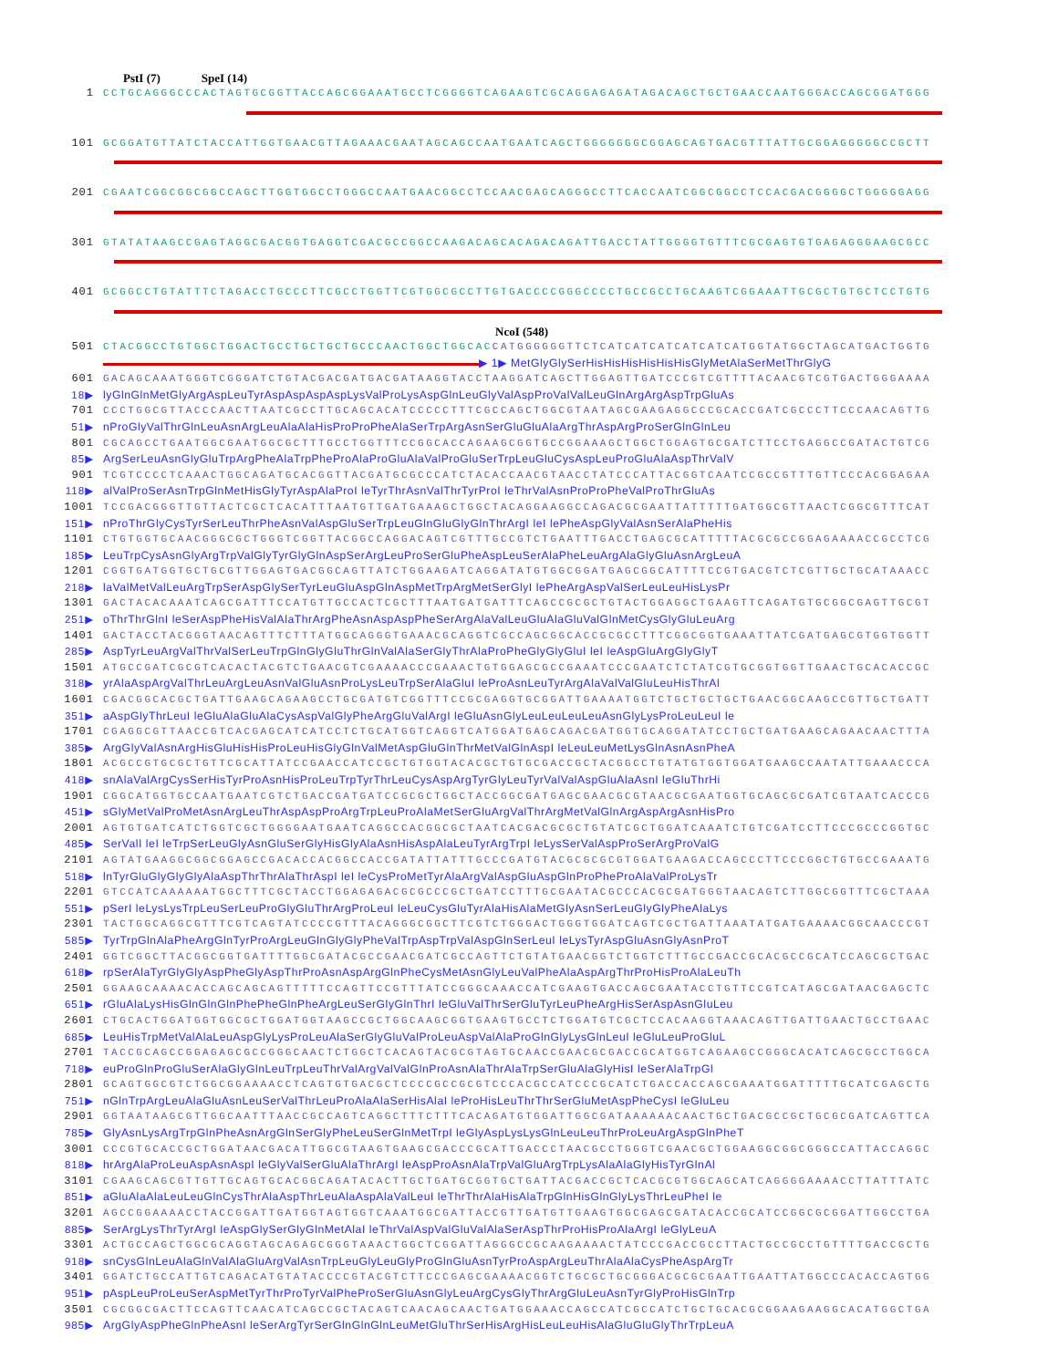PstI (7) SpeI (14)
1 CCTGCAGGGCCCACTAGTGCGGTTACCAGCGGAAATGCCTCGGGGTCAGAAGTCGCAGGAGAGATAGACAGCTGCTGAACCAATGGGACCAGCGGATGGG
101 GCGGATGTTATCTACCATTGGTGAACGTTAGAAACGAATAGCAGCCAATGAATCAGCTGGGGGGGCGGAGCAGTGACGTTTATTGCGGAGGGGGCCGCTT
201 CGAATCGGCGGCGGCCAGCTTGGTGGCCTGGGCCAATGAACGGCCTCCAACGAGCAGGGCCTTCACCAATCGGCGGCCTCCACGACGGGGCTGGGGGAGG
301 GTATATAAGCCGAGTAGGCGACGGTGAGGTCGACGCCGGCCAAGACAGCACAGACAGATTGACCTATTGGGGTGTTTCGCGAGTGTGAGAGGGAAGCGCC
401 GCGGCCTGTATTTCTAGACCTGCCCTTCGCCTGGTTCGTGGCGCCTTGTGACCCCGGGCCCCTGCCGCCTGCAAGTCGGAAATTGCGCTGTGCTCCTGTG
NcoI (548)
501 CTACGGCCTGTGGCTGGACTGCCTGCTGCTGCCCAACTGGCTGGCAC CATGGGGGGTTCTCATCATCATCATCATCATGGTATGGCTAGCATGACTGGTG
▶ 1▶ MetGlyGlySerHisHisHisHisHisHisGlyMetAlaSerMetThrGlyG
601 GACAGCAAATGGGTCGGGATCTGTACGACGATGACGATAAGGTACCTAAGGATCAGCTTGGAGTTGATCCCGTCGTTTTACAACGTCGTGACTGGGAAAA
18▶ lyGlnGlnMetGlyArgAspLeuTyrAspAspAspAspLysValProLysAspGlnLeuGlyValAspProValValLeuGlnArgArgAspTrpGluAs
701 CCCTGGCGTTACCCAACTTAATCGCCTTGCAGCACATCCCCCTTTCGCCAGCTGGCGTAATAGCGAAGAGGCCCGCACCGATCGCCCTTCCCAACAGTTG
51▶ nProGlyValThrGlnLeuAsnArgLeuAlaAlaHisProProPheAlaSerTrpArgAsnSerGluGluAlaArgThrAspArgProSerGlnGlnLeu
801 CGCAGCCTGAATGGCGAATGGCGCTTTGCCTGGTTTCCGGCACCAGAAGCGGTGCCGGAAAGCTGGCTGGAGTGCGATCTTCCTGAGGCCGATACTGTCG
85▶ ArgSerLeuAsnGlyGluTrpArgPheAlaTrpPheProAlaProGluAlaValProGluSerTrpLeuGluCysAspLeuProGluAlaAspThrValV
901 TCGTCCCCTCAAACTGGCAGATGCACGGTTACGATGCGCCCATCTACACCAACGTAACCTATCCCATTACGGTCAATCCGCCGTTTGTTCCCACGGAGAA
118▶ alValProSerAsnTrpGlnMetHisGlyTyrAspAlaProI leTyrThrAsnValThrTyrProI leThrValAsnProProPheValProThrGluAs
1001 TCCGACGGGTTGTTACTCGCTCACATTTAATGTTGATGAAAGCTGGCTACAGGAAGGCCAGACGCGAATTATTTTTGATGGCGTTAACTCGGCGTTTCAT
151▶ nProThrGlyCysTyrSerLeuThrPheAsnValAspGluSerTrpLeuGlnGluGlyGlnThrArgI leI lePheAspGlyValAsnSerAlaPheHis
1101 CTGTGGTGCAACGGGCGCTGGGTCGGTTACGGCCAGGACAGTCGTTTGCCGTCTGAATTTGACCTGAGCGCATTTTTACGCGCCGGAGAAAACCGCCTCG
185▶ LeuTrpCysAsnGlyArgTrpValGlyTyrGlyGlnAspSerArgLeuProSerGluPheAspLeuSerAlaPheLeuArgAlaGlyGluAsnArgLeuA
1201 CGGTGATGGTGCTGCGTTGGAGTGACGGCAGTTATCTGGAAGATCAGGATATGTGGCGGATGAGCGGCATTTTCCGTGACGTCTCGTTGCTGCATAAACC
218▶ laValMetValLeuArgTrpSerAspGlySerTyrLeuGluAspGlnAspMetTrpArgMetSerGlyI lePheArgAspValSerLeuLeuHisLysPr
1301 GACTACACAAATCAGCGATTTCCATGTTGCCACTCGCTTTAATGATGATTTCAGCCGCGCTGTACTGGAGGCTGAAGTTCAGATGTGCGGCGAGTTGCGT
251▶ oThrThrGlnI leSerAspPheHisValAlaThrArgPheAsnAspAspPheSerArgAlaValLeuGluAlaGluValGlnMetCysGlyGluLeuArg
1401 GACTACCTACGGGTAACAGTTTCTTTATGGCAGGGTGAAACGCAGGTCGCCAGCGGCACCGCGCCTTTCGGCGGTGAAATTATCGATGAGCGTGGTGGTT
285▶ AspTyrLeuArgValThrValSerLeuTrpGlnGlyGluThrGlnValAlaSerGlyThrAlaProPheGlyGlyGluI leI leAspGluArgGlyGlyT
1501 ATGCCGATCGCGTCACACTACGTCTGAACGTCGAAAACCCGAAACTGTGGAGCGCCGAAATCCCGAATCTCTATCGTGCGGTGGTTGAACTGCACACCGC
318▶ yrAlaAspArgValThrLeuArgLeuAsnValGluAsnProLysLeuTrpSerAlaGluI leProAsnLeuTyrArgAlaValValGluLeuHisThrAl
1601 CGACGGCACGCTGATTGAAGCAGAAGCCTGCGATGTCGGTTTCCGCGAGGTGCGGATTGAAAATGGTCTGCTGCTGCTGAACGGCAAGCCGTTGCTGATT
351▶ aAspGlyThrLeuI leGluAlaGluAlaCysAspValGlyPheArgGluValArgI leGluAsnGlyLeuLeuLeuLeuAsnGlyLysProLeuLeuI le
1701 CGAGGCGTTAACCGTCACGAGCATCATCCTCTGCATGGTCAGGTCATGGATGAGCAGACGATGGTGCAGGATATCCTGCTGATGAAGCAGAACAACTTTA
385▶ ArgGlyValAsnArgHisGluHisHisProLeuHisGlyGlnValMetAspGluGlnThrMetValGlnAspI leLeuLeuMetLysGlnAsnAsnPheA
1801 ACGCCGTGCGCTGTTCGCATTATCCGAACCATCCGCTGTGGTACACGCTGTGCGACCGCTACGGCCTGTATGTGGTGGATGAAGCCAATATTGAAACCCA
418▶ snAlaValArgCysSerHisTyrProAsnHisProLeuTrpTyrThrLeuCysAspArgTyrGlyLeuTyrValValAspGluAlaAsnI leGluThrHi
1901 CGGCATGGTGCCAATGAATCGTCTGACCGATGATCCGCGCTGGCTACCGGCGATGAGCGAACGCGTAACGCGAATGGTGCAGCGCGATCGTAATCACCCG
451▶ sGlyMetValProMetAsnArgLeuThrAspAspProArgTrpLeuProAlaMetSerGluArgValThrArgMetValGlnArgAspArgAsnHisPro
2001 AGTGTGATCATCTGGTCGCTGGGGAATGAATCAGGCCACGGCGCTAATCACGACGCGCTGTATCGCTGGATCAAATCTGTCGATCCTTCCCGCCCGGTGC
485▶ SerValI leI leTrpSerLeuGlyAsnGluSerGlyHisGlyAlaAsnHisAspAlaLeuTyrArgTrpI leLysSerValAspProSerArgProValG
2101 AGTATGAAGGCGGCGGAGCCGACACCACGGCCACCGATATTATTTGCCCGATGTACGCGCGCGTGGATGAAGACCAGCCCTTCCCGGCTGTGCCGAAATG
518▶ lnTyrGluGlyGlyGlyAlaAspThrThrAlaThrAspI leI leCysProMetTyrAlaArgValAspGluAspGlnProPheProAlaValProLysTr
2201 GTCCATCAAAAAATGGCTTTCGCTACCTGGAGAGACGCGCCCGCTGATCCTTTGCGAATACGCCCACGCGATGGGTAACAGTCTTGGCGGTTTCGCTAAA
551▶ pSerI leLysLysTrpLeuSerLeuProGlyGluThrArgProLeuI leLeuCysGluTyrAlaHisAlaMetGlyAsnSerLeuGlyGlyPheAlaLys
2301 TACTGGCAGGCGTTTCGTCAGTATCCCCGTTTACAGGGCGGCTTCGTCTGGGACTGGGTGGATCAGTCGCTGATTAAATATGATGAAAACGGCAACCCGT
585▶ TyrTrpGlnAlaPheArgGlnTyrProArgLeuGlnGlyGlyPheValTrpAspTrpValAspGlnSerLeuI leLysTyrAspGluAsnGlyAsnProT
2401 GGTCGGCTTACGGCGGTGATTTTGGCGATACGCCGAACGATCGCCAGTTCTGTATGAACGGTCTGGTCTTTGCCGACCGCACGCCGCATCCAGCGCTGAC
618▶ rpSerAlaTyrGlyGlyAspPheGlyAspThrProAsnAspArgGlnPheCysMetAsnGlyLeuValPheAlaAspArgThrProHisProAlaLeuTh
2501 GGAAGCAAAACACCAGCAGCAGTTTTTCCAGTTCCGTTTATCCGGGCAAACCATCGAAGTGACCAGCGAATACCTGTTCCGTCATAGCGATAACGAGCTC
651▶ rGluAlaLysHisGlnGlnGlnPhePheGlnPheArgLeuSerGlyGlnThrI leGluValThrSerGluTyrLeuPheArgHisSerAspAsnGluLeu
2601 CTGCACTGGATGGTGGCGCTGGATGGTAAGCCGCTGGCAAGCGGTGAAGTGCCTCTGGATGTCGCTCCACAAGGTAAACAGTTGATTGAACTGCCTGAAC
685▶ LeuHisTrpMetValAlaLeuAspGlyLysProLeuAlaSerGlyGluValProLeuAspValAlaProGlnGlyLysGlnLeuI leGluLeuProGluL
2701 TACCGCAGCCGGAGAGCGCCGGGCAACTCTGGCTCACAGTACGCGTAGTGCAACCGAACGCGACCGCATGGTCAGAAGCCGGGCACATCAGCGCCTGGCA
718▶ euProGlnProGluSerAlaGlyGlnLeuTrpLeuThrValArgValValGlnProAsnAlaThrAlaTrpSerGluAlaGlyHisI leSerAlaTrpGl
2801 GCAGTGGCGTCTGGCGGAAAACCTCAGTGTGACGCTCCCCGCCGCGTCCCACGCCATCCCGCATCTGACCACCAGCGAAATGGATTTTTGCATCGAGCTG
751▶ nGlnTrpArgLeuAlaGluAsnLeuSerValThrLeuProAlaAlaSerHisAlaI leProHisLeuThrThrSerGluMetAspPheCysI leGluLeu
2901 GGTAATAAGCGTTGGCAATTTAACCGCCAGTCAGGCTTTCTTTCACAGATGTGGATTGGCGATAAAAAACAACTGCTGACGCCGCTGCGCGATCAGTTCA
785▶ GlyAsnLysArgTrpGlnPheAsnArgGlnSerGlyPheLeuSerGlnMetTrpI leGlyAspLysLysGlnLeuLeuThrProLeuArgAspGlnPheT
3001 CCCGTGCACCGCTGGATAACGACATTGGCGTAAGTGAAGCGACCCGCATTGACCCTAACGCCTGGGTCGAACGCTGGAAGGCGGCGGGCCATTACCAGGC
818▶ hrArgAlaProLeuAspAsnAspI leGlyValSerGluAlaThrArgI leAspProAsnAlaTrpValGluArgTrpLysAlaAlaGlyHisTyrGlnAl
3101 CGAAGCAGCGTTGTTGCAGTGCACGGCAGATACACTTGCTGATGCGGTGCTGATTACGACCGCTCACGCGTGGCAGCATCAGGGGAAAACCTTATTTATC
851▶ aGluAlaAlaLeuLeuGlnCysThrAlaAspThrLeuAlaAspAlaValLeuI leThrThrAlaHisAlaTrpGlnHisGlnGlyLysThrLeuPheI le
3201 AGCCGGAAAACCTACCGGATTGATGGTAGTGGTCAAATGGCGATTACCGTTGATGTTGAAGTGGCGAGCGATACACCGCATCCGGCGCGGATTGGCCTGA
885▶ SerArgLysThrTyrArgI leAspGlySerGlyGlnMetAlaI leThrValAspValGluValAlaSerAspThrProHisProAlaArgI leGlyLeuA
3301 ACTGCCAGCTGGCGCAGGTAGCAGAGCGGGTAAACTGGCTCGGATTAGGGCCGCAAGAAAACTATCCCGACCGCCTTACTGCCGCCTGTTTTGACCGCTG
918▶ snCysGlnLeuAlaGlnValAlaGluArgValAsnTrpLeuGlyLeuGlyProGlnGluAsnTyrProAspArgLeuThrAlaAlaCysPheAspArgTr
3401 GGATCTGCCATTGTCAGACATGTATACCCCGTACGTCTTCCCGAGCGAAAACGGTCTGCGCTGCGGGACGCGCGAATTGAATTATGGCCCACACCAGTGG
951▶ pAspLeuProLeuSerAspMetTyrThrProTyrValPheProSerGluAsnGlyLeuArgCysGlyThrArgGluLeuAsnTyrGlyProHisGlnTrp
3501 CGCGGCGACTTCCAGTTCAACATCAGCCGCTACAGTCAACAGCAACTGATGGAAACCAGCCATCGCCATCTGCTGCACGCGGAAGAAGGCACATGGCTGA
985▶ ArgGlyAspPheGlnPheAsnI leSerArgTyrSerGlnGlnGlnLeuMetGluThrSerHisArgHisLeuLeuHisAlaGluGluGlyThrTrpLeuA